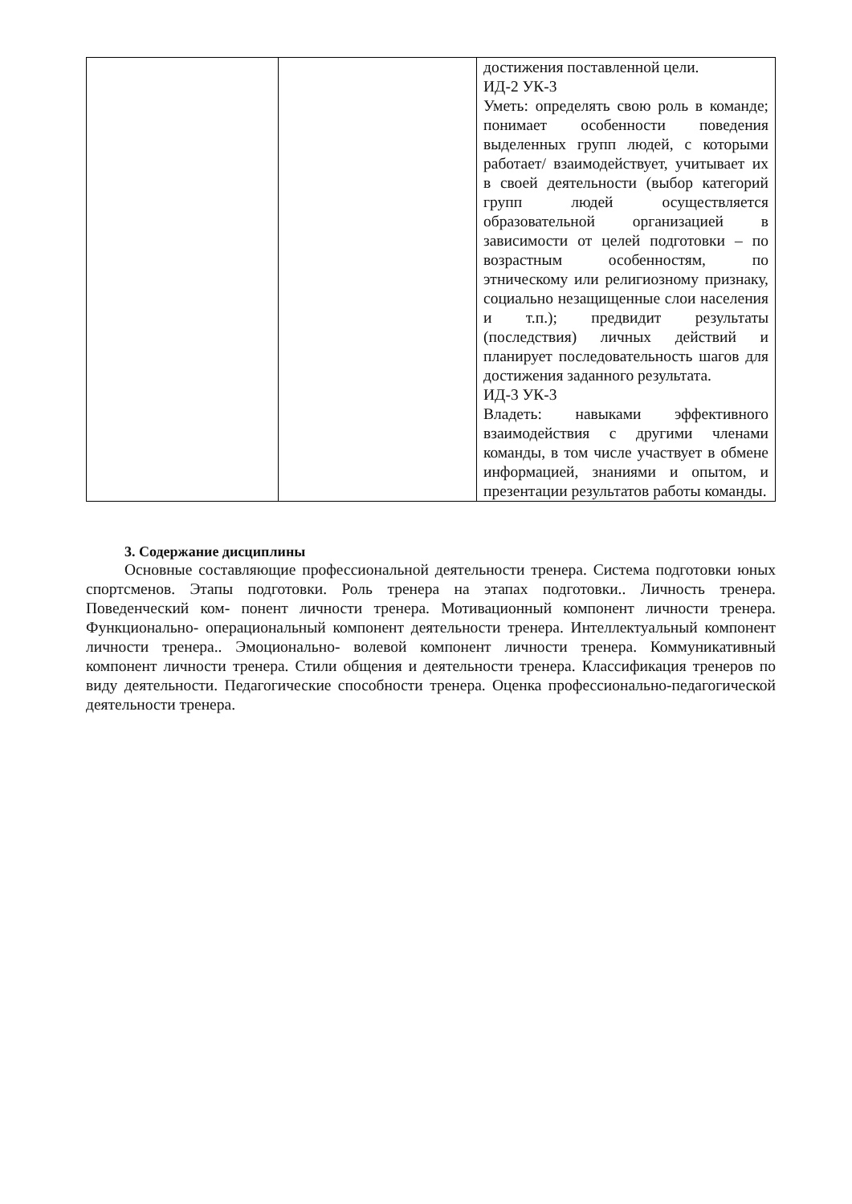| | | достижения поставленной цели. ИД-2 УК-3 Уметь: определять свою роль в команде; понимает особенности поведения выделенных групп людей, с которыми работает/ взаимодействует, учитывает их в своей деятельности (выбор категорий групп людей осуществляется образовательной организацией в зависимости от целей подготовки – по возрастным особенностям, по этническому или религиозному признаку, социально незащищенные слои населения и т.п.); предвидит результаты (последствия) личных действий и планирует последовательность шагов для достижения заданного результата. ИД-3 УК-3 Владеть: навыками эффективного взаимодействия с другими членами команды, в том числе участвует в обмене информацией, знаниями и опытом, и презентации результатов работы команды. |
3. Содержание дисциплины
Основные составляющие профессиональной деятельности тренера. Система подготовки юных спортсменов. Этапы подготовки. Роль тренера на этапах подготовки.. Личность тренера. Поведенческий ком- понент личности тренера. Мотивационный компонент личности тренера. Функционально- операциональный компонент деятельности тренера. Интеллектуальный компонент личности тренера.. Эмоционально- волевой компонент личности тренера. Коммуникативный компонент личности тренера. Стили общения и деятельности тренера. Классификация тренеров по виду деятельности. Педагогические способности тренера. Оценка профессионально-педагогической деятельности тренера.